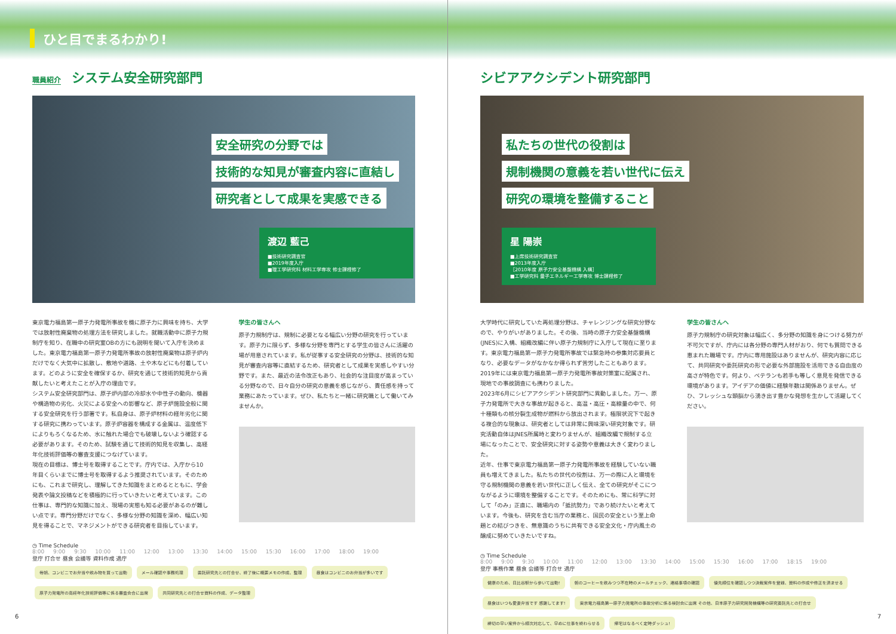ひと目でまるわかり!
職員紹介 システム安全研究部門
安全研究の分野では
技術的な知見が審査内容に直結し
研究者として成果を実感できる
渡辺 藍己
■技術研究調査官
■2019年度入庁
■理工学研究科 材料工学専攻 修士課程修了
東京電力福島第一原子力発電所事故を機に原子力に興味を持ち、大学では放射性廃棄物の処理方法を研究しました。就職活動中に原子力規制庁を知り、在職中の研究室OBの方にも説明を聞いて入庁を決めました。東京電力福島第一原子力発電所事故の放射性廃棄物は原子炉内だけでなく大気中に拡散し、敷地や道路、土や木などにも付着しています。どのように安全を確保するか、研究を通じて技術的知見から貢献したいと考えたことが入庁の理由です。
システム安全研究部門は、原子炉内部の冷却水や中性子の動向、機器や構造物の劣化、火災による安全への影響など、原子炉施設全般に関する安全研究を行う部署です。私自身は、原子炉材料の経年劣化に関する研究に携わっています。原子炉容器を構成する金属は、温度低下によりもろくなるため、水に触れた場合でも破壊しないよう確認する必要があります。そのため、試験を通じて技術的知見を収集し、高経年化技術評価等の審査支援につなげています。
現在の目標は、博士号を取得することです。庁内では、入庁から10年目くらいまでに博士号を取得するよう推奨されています。そのためにも、これまで研究し、理解してきた知識をまとめるとともに、学会発表や論文投稿などを積極的に行っていきたいと考えています。この仕事は、専門的な知識に加え、現場の実態も知る必要があるのが難しい点です。専門分野だけでなく、多様な分野の知識を深め、幅広い知見を得ることで、マネジメントができる研究者を目指しています。
学生の皆さんへ
原子力規制庁は、規制に必要となる幅広い分野の研究を行っています。原子力に限らず、多様な分野を専門とする学生の皆さんに活躍の場が用意されています。私が従事する安全研究の分野は、技術的な知見が審査内容等に直結するため、研究者として成果を実感しやすい分野です。また、最近の法令改正もあり、社会的な注目度が高まっている分野なので、日々自分の研究の意義を感じながら、責任感を持って業務にあたっています。ぜひ、私たちと一緒に研究職として働いてみませんか。
◷ Time Schedule
8:00 9:00 9:30 10:00 11:00 12:00 13:00 13:30 14:00 15:00 15:30 16:00 17:00 18:00 19:00
登庁 打合せ 昼食 会議等 資料作成 退庁
毎朝、コンビニでお弁当や飲み物を買って出勤 メール確認や事務処理 委託研究先との打合せ、終了後に概要メモの作成、整理 昼食はコンビニのお弁当が多いです 原子力発電所の高経年化技術評価等に係る審査会合に出席 共同研究先との打合せ資料の作成、データ整理
6
シビアアクシデント研究部門
私たちの世代の役割は
規制機関の意義を若い世代に伝え
研究の環境を整備すること
星 陽崇
■上席技術研究調査官
■2013年度入庁
［2010年度 原子力安全基盤機構 入構］
■工学研究科 量子エネルギー工学専攻 博士課程修了
大学時代に研究していた再処理分野は、チャレンジングな研究分野なので、やりがいがありました。その後、当時の原子力安全基盤機構(JNES)に入構、組織改編に伴い原子力規制庁に入庁して現在に至ります。東京電力福島第一原子力発電所事故では緊急時の参集対応要員となり、必要なデータがなかなか得られず苦労したこともあります。2019年には東京電力福島第一原子力発電所事故対策室に配属され、現地での事故調査にも携わりました。
2023年6月にシビアアクシデント研究部門に異動しました。万一、原子力発電所で大きな事故が起きると、高温・高圧・高線量の中で、何十種類もの核分裂生成物が燃料から放出されます。極限状況下で起きる複合的な現象は、研究者としては非常に興味深い研究対象です。研究活動自体はJNES所属時と変わりませんが、組織改編で規制する立場になったことで、安全研究に対する姿勢や意義は大きく変わりました。
近年、仕事で東京電力福島第一原子力発電所事故を経験していない職員も増えてきました。私たちの世代の役割は、万一の際に人と環境を守る規制機関の意義を若い世代に正しく伝え、全ての研究がそこにつながるように環境を整備することです。そのためにも、常に科学に対して「のみ」正直に、職場内の「抵抗勢力」であり続けたいと考えています。今後も、研究を含む当庁の業務と、国民の安全という至上命題との結びつきを、無意識のうちに共有できる安全文化・庁内風土の醸成に努めていきたいですね。
学生の皆さんへ
原子力規制庁の研究対象は幅広く、多分野の知識を身につける努力が不可欠ですが、庁内には各分野の専門人材がおり、何でも質問できる恵まれた職場です。庁内に専用施設はありませんが、研究内容に応じて、共同研究や委託研究の形で必要な外部施設を活用できる自由度の高さが特色です。何より、ベテランも若手も等しく意見を発信できる環境があります。アイデアの価値に経験年数は関係ありません。ぜひ、フレッシュな頭脳から湧き出す豊かな発想を生かして活躍してください。
◷ Time Schedule
8:00 9:00 9:30 10:00 11:00 12:00 13:00 13:30 14:00 15:00 15:30 16:00 17:00 18:15 19:00
登庁 事務作業 昼食 会議等 打合せ 退庁
健康のため、日比谷駅から歩いて出勤! 朝のコーヒーを飲みつつ不在時のメールチェック、連絡事項の確認 優先順位を確認しつつ決裁案件を登録、資料の作成や修正を済ませる 昼食はいつも愛妻弁当です 感謝してます! 東京電力福島第一原子力発電所の事故分析に係る検討会に出席 その他、日本原子力研究開発機構等の研究委託先との打合せ 締切の早い案件から順次対応して、早めに仕事を終わらせる 帰宅はなるべく定時ダッシュ!
7